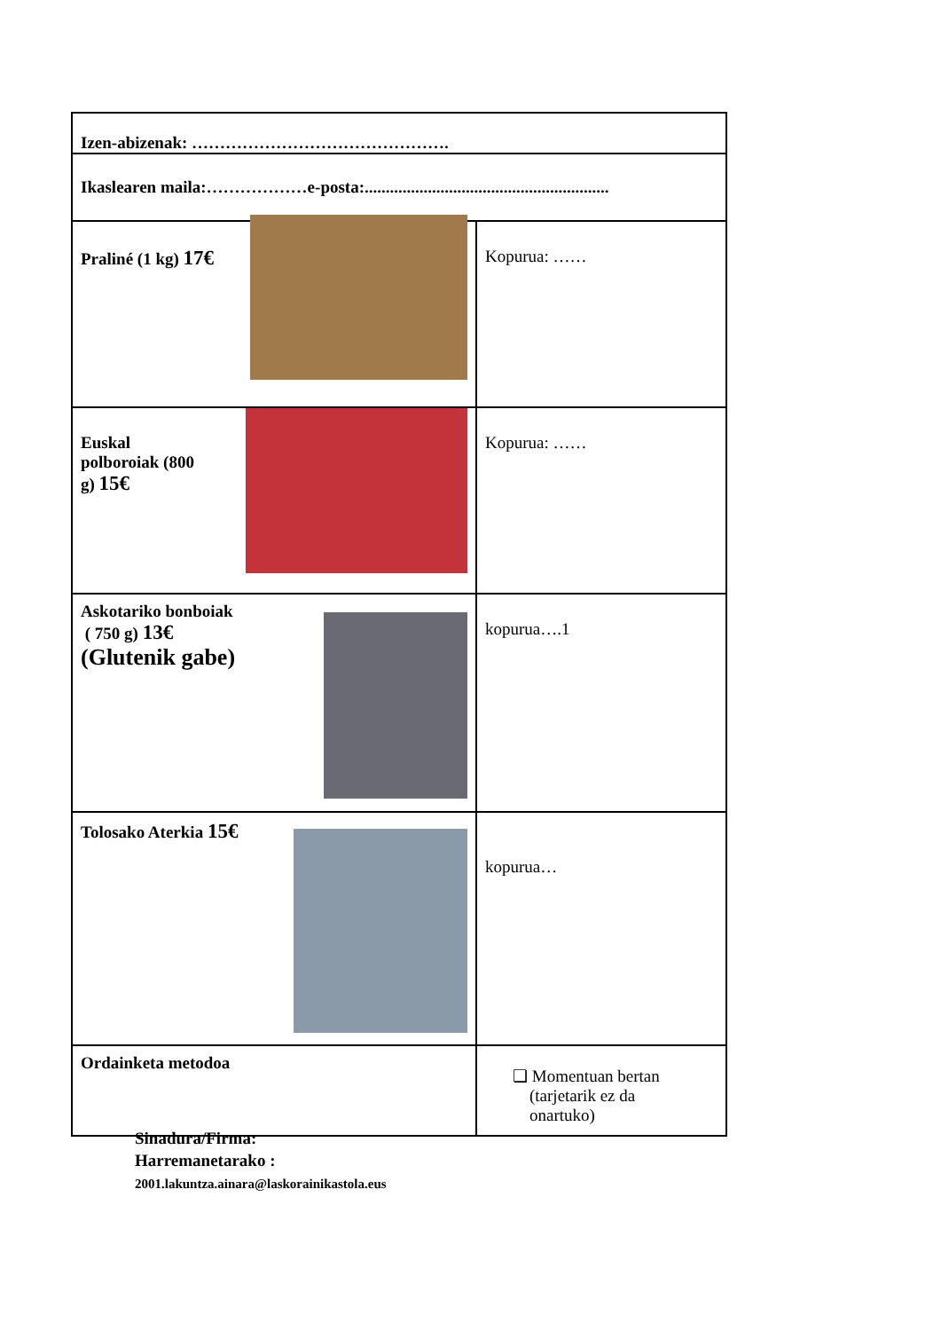| Izen-abizenak: ………………………………………. | |
| Ikaslearen maila:………………e-posta:.......................................................... | |
| Praliné (1 kg) 17€ | Kopurua: …… |
| Euskal polboroiak (800 g) 15€ | Kopurua: …… |
| Askotariko bonboiak ( 750 g) 13€ (Glutenik gabe) | kopurua….1 |
| Tolosako Aterkia 15€ | kopurua… |
| Ordainketa metodoa | ❏ Momentuan bertan (tarjetarik ez da onartuko) |
Sinadura/Firma:
Harremanetarako :
2001.lakuntza.ainara@laskorainikastola.eus